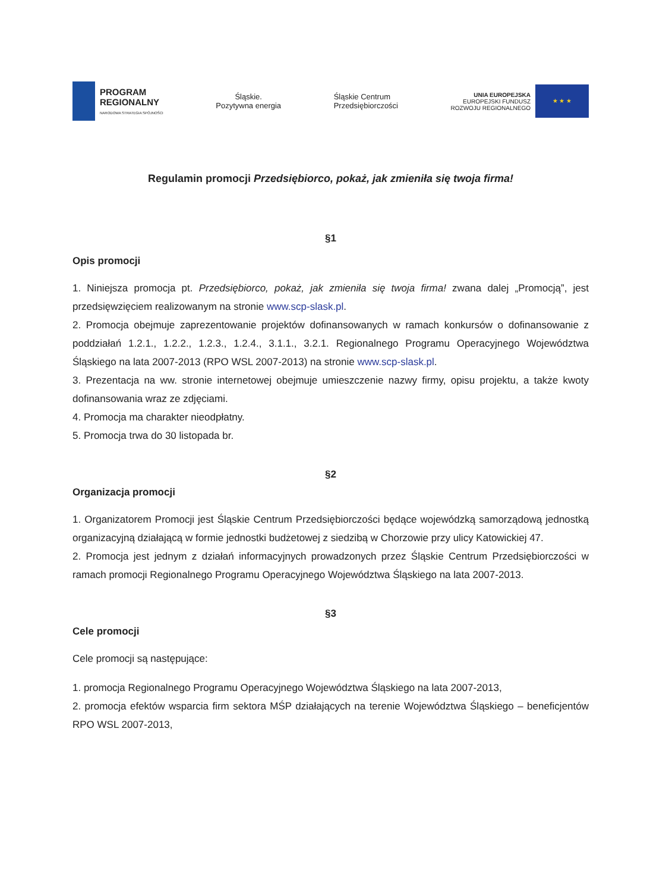PROGRAM
REGIONALNY
NARODOWA STRATEGIA SPÓJNOŚCI
Śląskie.
Pozytywna energia
Śląskie Centrum
Przedsiębiorczości
UNIA EUROPEJSKA
EUROPEJSKI FUNDUSZ
ROZWOJU REGIONALNEGO
★ ★ ★
Regulamin promocji Przedsiębiorco, pokaż, jak zmieniła się twoja firma!
§1
Opis promocji
1. Niniejsza promocja pt. Przedsiębiorco, pokaż, jak zmieniła się twoja firma! zwana dalej „Promocją”, jest przedsięwzięciem realizowanym na stronie www.scp-slask.pl.
2. Promocja obejmuje zaprezentowanie projektów dofinansowanych w ramach konkursów o dofinansowanie z poddziałań 1.2.1., 1.2.2., 1.2.3., 1.2.4., 3.1.1., 3.2.1. Regionalnego Programu Operacyjnego Województwa Śląskiego na lata 2007-2013 (RPO WSL 2007-2013) na stronie www.scp-slask.pl.
3. Prezentacja na ww. stronie internetowej obejmuje umieszczenie nazwy firmy, opisu projektu, a także kwoty dofinansowania wraz ze zdjęciami.
4. Promocja ma charakter nieodpłatny.
5. Promocja trwa do 30 listopada br.
§2
Organizacja promocji
1. Organizatorem Promocji jest Śląskie Centrum Przedsiębiorczości będące wojewódzką samorządową jednostką organizacyjną działającą w formie jednostki budżetowej z siedzibą w Chorzowie przy ulicy Katowickiej 47.
2. Promocja jest jednym z działań informacyjnych prowadzonych przez Śląskie Centrum Przedsiębiorczości w ramach promocji Regionalnego Programu Operacyjnego Województwa Śląskiego na lata 2007-2013.
§3
Cele promocji
Cele promocji są następujące:
1. promocja Regionalnego Programu Operacyjnego Województwa Śląskiego na lata 2007-2013,
2. promocja efektów wsparcia firm sektora MŚP działających na terenie Województwa Śląskiego – beneficjentów RPO WSL 2007-2013,